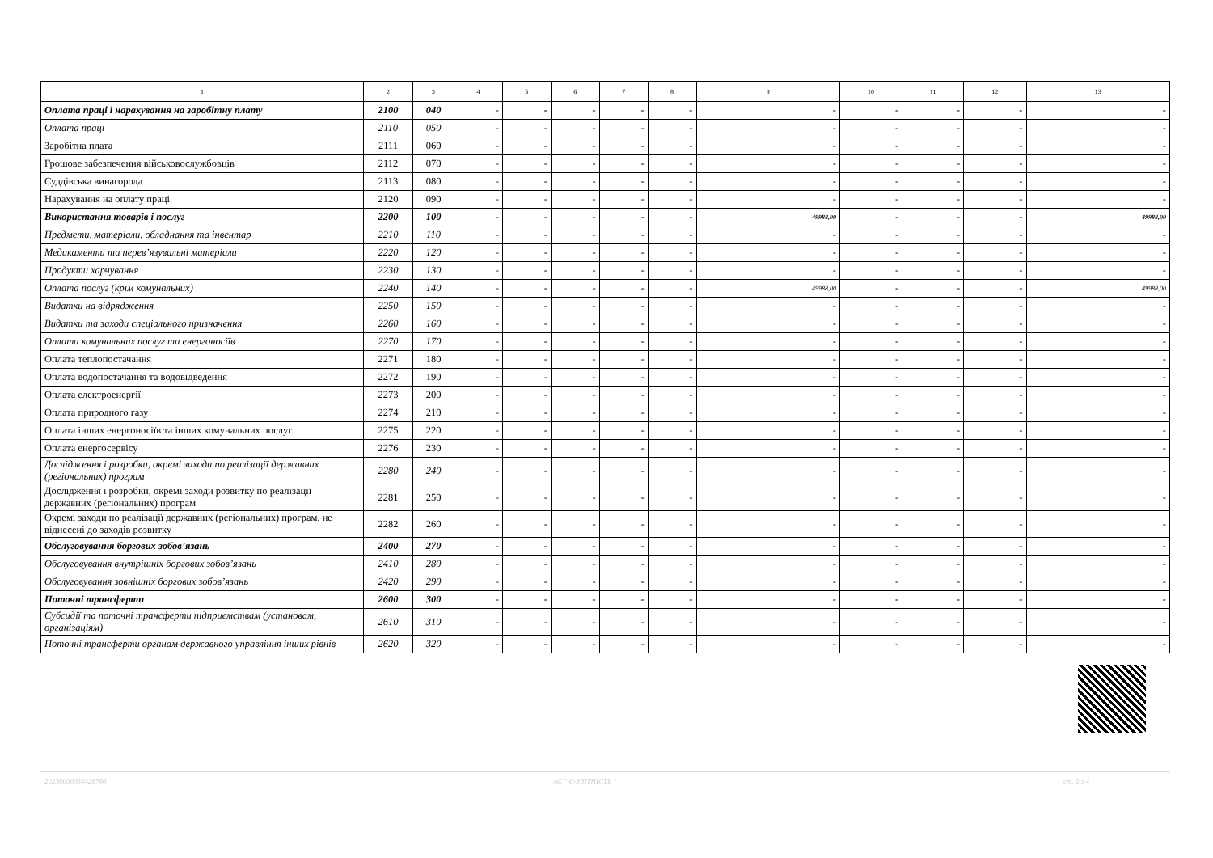| 1 | 2 | 3 | 4 | 5 | 6 | 7 | 8 | 9 | 10 | 11 | 12 | 13 |
| --- | --- | --- | --- | --- | --- | --- | --- | --- | --- | --- | --- | --- |
| Оплата праці і нарахування на заробітну плату | 2100 | 040 | - | - | - | - | - | - | - | - | - | - |
| Оплата праці | 2110 | 050 | - | - | - | - | - | - | - | - | - | - |
| Заробітна плата | 2111 | 060 | - | - | - | - | - | - | - | - | - | - |
| Грошове забезпечення військовослужбовців | 2112 | 070 | - | - | - | - | - | - | - | - | - | - |
| Суддівська винагорода | 2113 | 080 | - | - | - | - | - | - | - | - | - | - |
| Нарахування на оплату праці | 2120 | 090 | - | - | - | - | - | - | - | - | - | - |
| Використання товарів і послуг | 2200 | 100 | - | - | - | - | - | 49988,00 | - | - | - | 49988,00 |
| Предмети, матеріали, обладнання та інвентар | 2210 | 110 | - | - | - | - | - | - | - | - | - | - |
| Медикаменти та перев’язувальні матеріали | 2220 | 120 | - | - | - | - | - | - | - | - | - | - |
| Продукти харчування | 2230 | 130 | - | - | - | - | - | - | - | - | - | - |
| Оплата послуг (крім комунальних) | 2240 | 140 | - | - | - | - | - | 49988,00 | - | - | - | 49988,00 |
| Видатки на відрядження | 2250 | 150 | - | - | - | - | - | - | - | - | - | - |
| Видатки та заходи спеціального призначення | 2260 | 160 | - | - | - | - | - | - | - | - | - | - |
| Оплата комунальних послуг та енергоносіїв | 2270 | 170 | - | - | - | - | - | - | - | - | - | - |
| Оплата теплопостачання | 2271 | 180 | - | - | - | - | - | - | - | - | - | - |
| Оплата водопостачання та водовідведення | 2272 | 190 | - | - | - | - | - | - | - | - | - | - |
| Оплата електроенергії | 2273 | 200 | - | - | - | - | - | - | - | - | - | - |
| Оплата природного газу | 2274 | 210 | - | - | - | - | - | - | - | - | - | - |
| Оплата інших енергоносіїв та інших комунальних послуг | 2275 | 220 | - | - | - | - | - | - | - | - | - | - |
| Оплата енергосервісу | 2276 | 230 | - | - | - | - | - | - | - | - | - | - |
| Дослідження і розробки, окремі заходи по реалізації державних (регіональних) програм | 2280 | 240 | - | - | - | - | - | - | - | - | - | - |
| Дослідження і розробки, окремі заходи розвитку по реалізації державних (регіональних) програм | 2281 | 250 | - | - | - | - | - | - | - | - | - | - |
| Окремі заходи по реалізації державних (регіональних) програм, не віднесені до заходів розвитку | 2282 | 260 | - | - | - | - | - | - | - | - | - | - |
| Обслуговування боргових зобов’язань | 2400 | 270 | - | - | - | - | - | - | - | - | - | - |
| Обслуговування внутрішніх боргових зобов’язань | 2410 | 280 | - | - | - | - | - | - | - | - | - | - |
| Обслуговування зовнішніх боргових зобов’язань | 2420 | 290 | - | - | - | - | - | - | - | - | - | - |
| Поточні трансферти | 2600 | 300 | - | - | - | - | - | - | - | - | - | - |
| Субсидії та поточні трансферти підприємствам (установам, організаціям) | 2610 | 310 | - | - | - | - | - | - | - | - | - | - |
| Поточні трансферти органам державного управління інших рівнів | 2620 | 320 | - | - | - | - | - | - | - | - | - | - |
20230000038426766 АС " Є-ЗВІТНІСТЬ " ст. 2 з 4